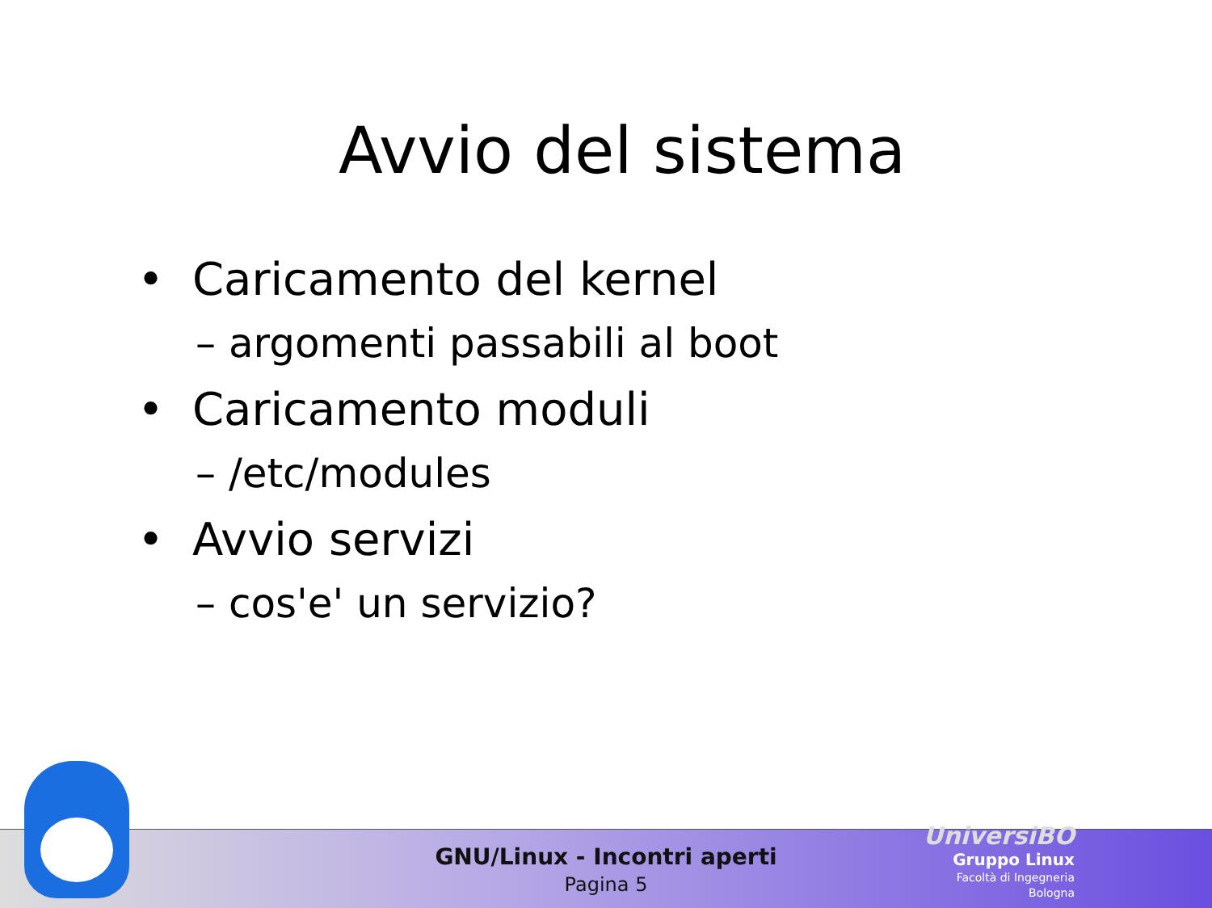Avvio del sistema
• Caricamento del kernel
– argomenti passabili al boot
• Caricamento moduli
– /etc/modules
• Avvio servizi
– cos'e' un servizio?
GNU/Linux - Incontri aperti
Pagina 5
UniversiBO
Gruppo Linux
Facoltà di Ingegneria
Bologna